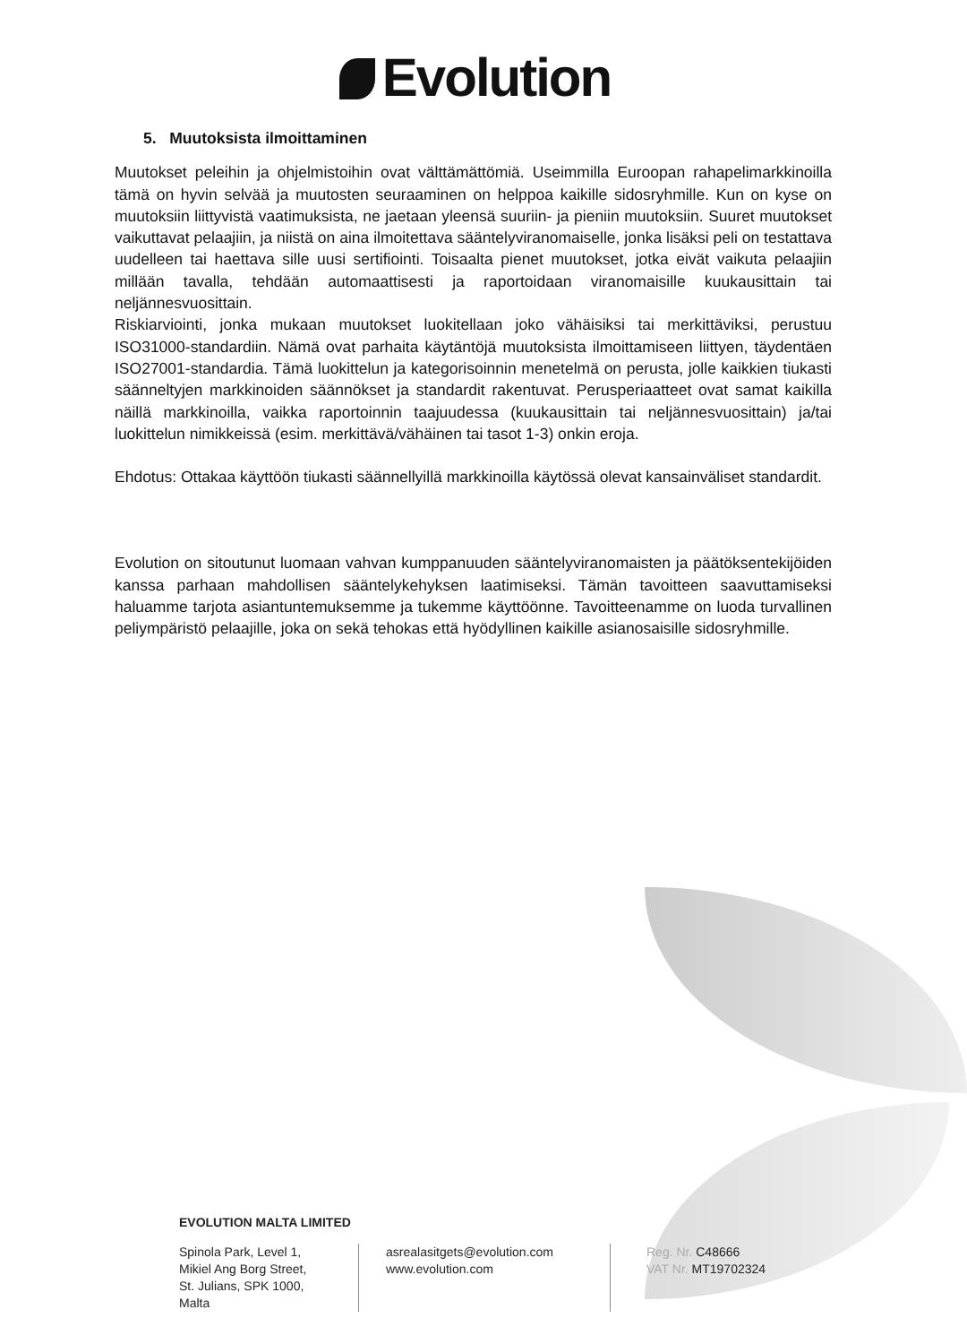Evolution
5. Muutoksista ilmoittaminen
Muutokset peleihin ja ohjelmistoihin ovat välttämättömiä. Useimmilla Euroopan rahapelimarkkinoilla tämä on hyvin selvää ja muutosten seuraaminen on helppoa kaikille sidosryhmille. Kun on kyse on muutoksiin liittyvistä vaatimuksista, ne jaetaan yleensä suuriin- ja pieniin muutoksiin. Suuret muutokset vaikuttavat pelaajiin, ja niistä on aina ilmoitettava sääntelyviranomaiselle, jonka lisäksi peli on testattava uudelleen tai haettava sille uusi sertifiointi. Toisaalta pienet muutokset, jotka eivät vaikuta pelaajiin millään tavalla, tehdään automaattisesti ja raportoidaan viranomaisille kuukausittain tai neljännesvuosittain.
Riskiarviointi, jonka mukaan muutokset luokitellaan joko vähäisiksi tai merkittäviksi, perustuu ISO31000-standardiin. Nämä ovat parhaita käytäntöjä muutoksista ilmoittamiseen liittyen, täydentäen ISO27001-standardia. Tämä luokittelun ja kategorisoinnin menetelmä on perusta, jolle kaikkien tiukasti säänneltyjen markkinoiden säännökset ja standardit rakentuvat. Perusperiaatteet ovat samat kaikilla näillä markkinoilla, vaikka raportoinnin taajuudessa (kuukausittain tai neljännesvuosittain) ja/tai luokittelun nimikkeissä (esim. merkittävä/vähäinen tai tasot 1-3) onkin eroja.
Ehdotus: Ottakaa käyttöön tiukasti säännellyillä markkinoilla käytössä olevat kansainväliset standardit.
Evolution on sitoutunut luomaan vahvan kumppanuuden sääntelyviranomaisten ja päätöksentekijöiden kanssa parhaan mahdollisen sääntelykehyksen laatimiseksi. Tämän tavoitteen saavuttamiseksi haluamme tarjota asiantuntemuksemme ja tukemme käyttöönne. Tavoitteenamme on luoda turvallinen peliympäristö pelaajille, joka on sekä tehokas että hyödyllinen kaikille asianosaisille sidosryhmille.
EVOLUTION MALTA LIMITED
Spinola Park, Level 1,
Mikiel Ang Borg Street,
St. Julians, SPK 1000,
Malta
asrealasitgets@evolution.com
www.evolution.com
Reg. Nr. C48666
VAT Nr. MT19702324